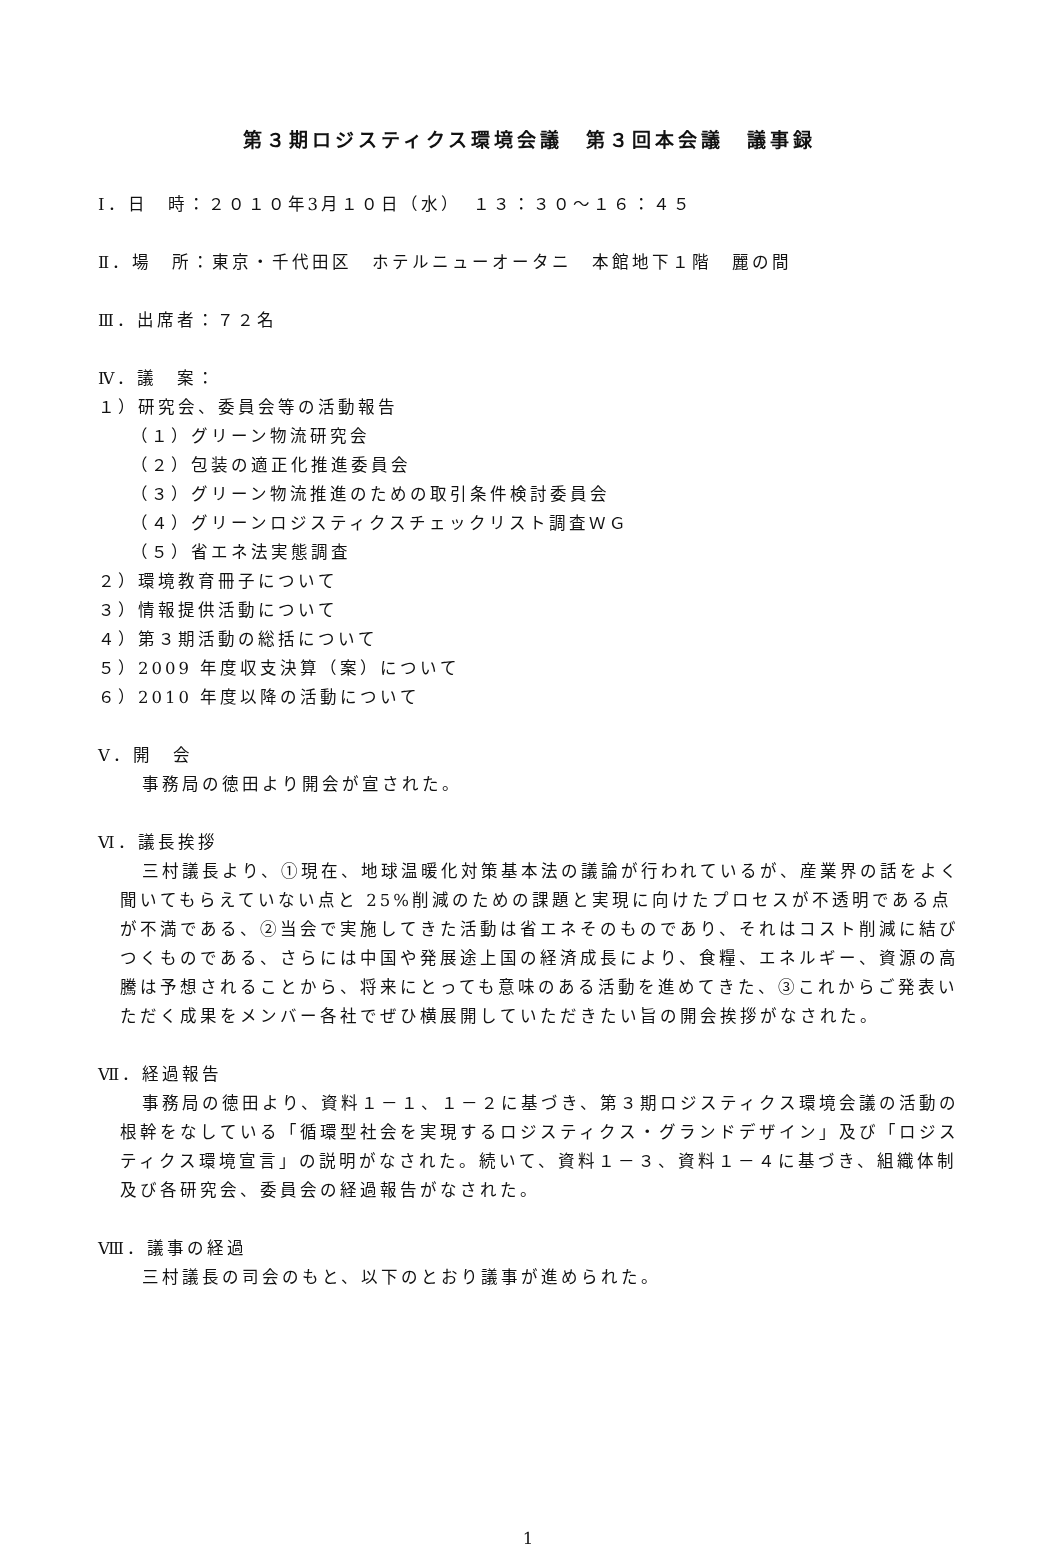第３期ロジスティクス環境会議　第３回本会議　議事録
Ⅰ．日　時：２０１０年3月１０日（水）　１３：３０～１６：４５
Ⅱ．場　所：東京・千代田区　ホテルニューオータニ　本館地下１階　麗の間
Ⅲ．出席者：７２名
Ⅳ．議　案：
１）研究会、委員会等の活動報告
（１）グリーン物流研究会
（２）包装の適正化推進委員会
（３）グリーン物流推進のための取引条件検討委員会
（４）グリーンロジスティクスチェックリスト調査ＷＧ
（５）省エネ法実態調査
２）環境教育冊子について
３）情報提供活動について
４）第３期活動の総括について
５）2009 年度収支決算（案）について
６）2010 年度以降の活動について
Ⅴ．開　会
事務局の徳田より開会が宣された。
Ⅵ．議長挨拶
三村議長より、①現在、地球温暖化対策基本法の議論が行われているが、産業界の話をよく聞いてもらえていない点と 25%削減のための課題と実現に向けたプロセスが不透明である点が不満である、②当会で実施してきた活動は省エネそのものであり、それはコスト削減に結びつくものである、さらには中国や発展途上国の経済成長により、食糧、エネルギー、資源の高騰は予想されることから、将来にとっても意味のある活動を進めてきた、③これからご発表いただく成果をメンバー各社でぜひ横展開していただきたい旨の開会挨拶がなされた。
Ⅶ．経過報告
事務局の徳田より、資料１－１、１－２に基づき、第３期ロジスティクス環境会議の活動の根幹をなしている「循環型社会を実現するロジスティクス・グランドデザイン」及び「ロジスティクス環境宣言」の説明がなされた。続いて、資料１－３、資料１－４に基づき、組織体制及び各研究会、委員会の経過報告がなされた。
Ⅷ．議事の経過
三村議長の司会のもと、以下のとおり議事が進められた。
1